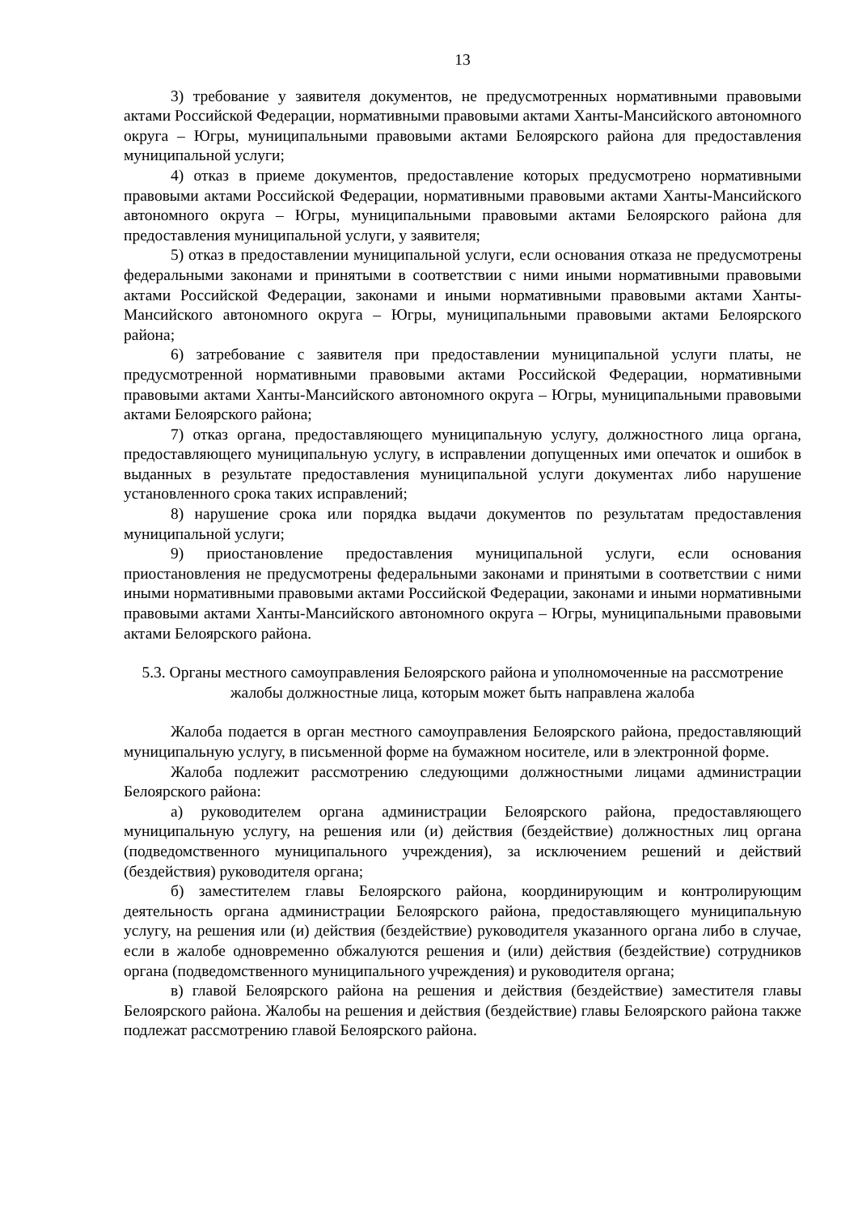13
3) требование у заявителя документов, не предусмотренных нормативными правовыми актами Российской Федерации, нормативными правовыми актами Ханты-Мансийского автономного округа – Югры, муниципальными правовыми актами Белоярского района для предоставления муниципальной услуги;
4) отказ в приеме документов, предоставление которых предусмотрено нормативными правовыми актами Российской Федерации, нормативными правовыми актами Ханты-Мансийского автономного округа – Югры, муниципальными правовыми актами Белоярского района для предоставления муниципальной услуги, у заявителя;
5) отказ в предоставлении муниципальной услуги, если основания отказа не предусмотрены федеральными законами и принятыми в соответствии с ними иными нормативными правовыми актами Российской Федерации, законами и иными нормативными правовыми актами Ханты-Мансийского автономного округа – Югры, муниципальными правовыми актами Белоярского района;
6) затребование с заявителя при предоставлении муниципальной услуги платы, не предусмотренной нормативными правовыми актами Российской Федерации, нормативными правовыми актами Ханты-Мансийского автономного округа – Югры, муниципальными правовыми актами Белоярского района;
7) отказ органа, предоставляющего муниципальную услугу, должностного лица органа, предоставляющего муниципальную услугу, в исправлении допущенных ими опечаток и ошибок в выданных в результате предоставления муниципальной услуги документах либо нарушение установленного срока таких исправлений;
8) нарушение срока или порядка выдачи документов по результатам предоставления муниципальной услуги;
9) приостановление предоставления муниципальной услуги, если основания приостановления не предусмотрены федеральными законами и принятыми в соответствии с ними иными нормативными правовыми актами Российской Федерации, законами и иными нормативными правовыми актами Ханты-Мансийского автономного округа – Югры, муниципальными правовыми актами Белоярского района.
5.3. Органы местного самоуправления Белоярского района и уполномоченные на рассмотрение жалобы должностные лица, которым может быть направлена жалоба
Жалоба подается в орган местного самоуправления Белоярского района, предоставляющий муниципальную услугу, в письменной форме на бумажном носителе, или в электронной форме.
Жалоба подлежит рассмотрению следующими должностными лицами администрации Белоярского района:
а) руководителем органа администрации Белоярского района, предоставляющего муниципальную услугу, на решения или (и) действия (бездействие) должностных лиц органа (подведомственного муниципального учреждения), за исключением решений и действий (бездействия) руководителя органа;
б) заместителем главы Белоярского района, координирующим и контролирующим деятельность органа администрации Белоярского района, предоставляющего муниципальную услугу, на решения или (и) действия (бездействие) руководителя указанного органа либо в случае, если в жалобе одновременно обжалуются решения и (или) действия (бездействие) сотрудников органа (подведомственного муниципального учреждения) и руководителя органа;
в) главой Белоярского района на решения и действия (бездействие) заместителя главы Белоярского района. Жалобы на решения и действия (бездействие) главы Белоярского района также подлежат рассмотрению главой Белоярского района.